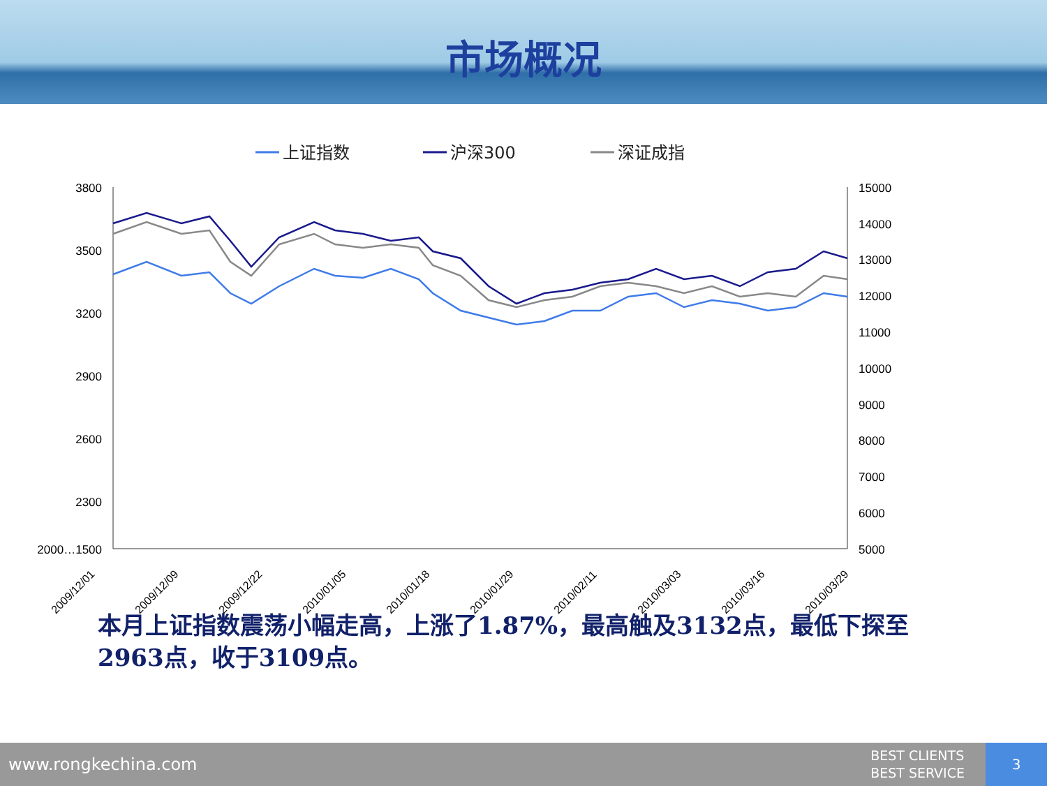市场概况
上证指数
沪深300
深证成指
3800
3500
3200
2900
2600
2300
2000…1500
15000
14000
13000
12000
11000
10000
9000
8000
7000
6000
5000
2009/12/01
2009/12/09
2009/12/22
2010/01/05
2010/01/18
2010/01/29
2010/02/11
2010/03/03
2010/03/16
2010/03/29
本月上证指数震荡小幅走高，上涨了1.87%，最高触及3132点，最低下探至2963点，收于3109点。
www.rongkechina.com
BEST CLIENTS
BEST SERVICE
3